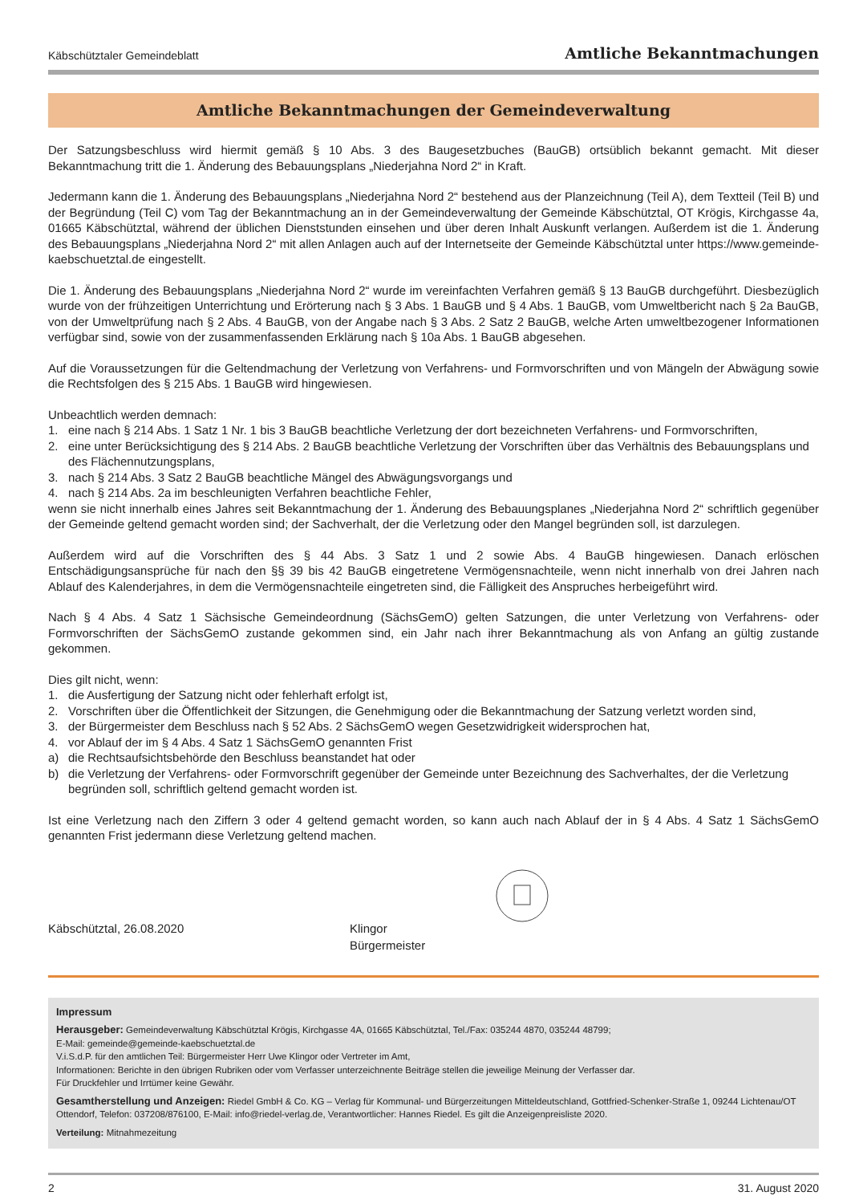Käbschütztaler Gemeindeblatt Amtliche Bekanntmachungen
Amtliche Bekanntmachungen der Gemeindeverwaltung
Der Satzungsbeschluss wird hiermit gemäß § 10 Abs. 3 des Baugesetzbuches (BauGB) ortsüblich bekannt gemacht. Mit dieser Bekanntmachung tritt die 1. Änderung des Bebauungsplans „Niederjahna Nord 2“ in Kraft.
Jedermann kann die 1. Änderung des Bebauungsplans „Niederjahna Nord 2“ bestehend aus der Planzeichnung (Teil A), dem Textteil (Teil B) und der Begründung (Teil C) vom Tag der Bekanntmachung an in der Gemeindeverwaltung der Gemeinde Käbschütztal, OT Krögis, Kirchgasse 4a, 01665 Käbschütztal, während der üblichen Dienststunden einsehen und über deren Inhalt Auskunft verlangen. Außerdem ist die 1. Änderung des Bebauungsplans „Niederjahna Nord 2“ mit allen Anlagen auch auf der Internetseite der Gemeinde Käbschütztal unter https://www.gemeinde-kaebschuetztal.de eingestellt.
Die 1. Änderung des Bebauungsplans „Niederjahna Nord 2“ wurde im vereinfachten Verfahren gemäß § 13 BauGB durchgeführt. Diesbezüglich wurde von der frühzeitigen Unterrichtung und Erörterung nach § 3 Abs. 1 BauGB und § 4 Abs. 1 BauGB, vom Umweltbericht nach § 2a BauGB, von der Umweltprüfung nach § 2 Abs. 4 BauGB, von der Angabe nach § 3 Abs. 2 Satz 2 BauGB, welche Arten umweltbezogener Informationen verfügbar sind, sowie von der zusammenfassenden Erklärung nach § 10a Abs. 1 BauGB abgesehen.
Auf die Voraussetzungen für die Geltendmachung der Verletzung von Verfahrens- und Formvorschriften und von Mängeln der Abwägung sowie die Rechtsfolgen des § 215 Abs. 1 BauGB wird hingewiesen.
Unbeachtlich werden demnach:
1. eine nach § 214 Abs. 1 Satz 1 Nr. 1 bis 3 BauGB beachtliche Verletzung der dort bezeichneten Verfahrens- und Formvorschriften,
2. eine unter Berücksichtigung des § 214 Abs. 2 BauGB beachtliche Verletzung der Vorschriften über das Verhältnis des Bebauungsplans und des Flächennutzungsplans,
3. nach § 214 Abs. 3 Satz 2 BauGB beachtliche Mängel des Abwägungsvorgangs und
4. nach § 214 Abs. 2a im beschleunigten Verfahren beachtliche Fehler,
wenn sie nicht innerhalb eines Jahres seit Bekanntmachung der 1. Änderung des Bebauungsplanes „Niederjahna Nord 2“ schriftlich gegenüber der Gemeinde geltend gemacht worden sind; der Sachverhalt, der die Verletzung oder den Mangel begründen soll, ist darzulegen.
Außerdem wird auf die Vorschriften des § 44 Abs. 3 Satz 1 und 2 sowie Abs. 4 BauGB hingewiesen. Danach erlöschen Entschädigungsansprüche für nach den §§ 39 bis 42 BauGB eingetretene Vermögensnachteile, wenn nicht innerhalb von drei Jahren nach Ablauf des Kalenderjahres, in dem die Vermögensnachteile eingetreten sind, die Fälligkeit des Anspruches herbeigeführt wird.
Nach § 4 Abs. 4 Satz 1 Sächsische Gemeindeordnung (SächsGemO) gelten Satzungen, die unter Verletzung von Verfahrens- oder Formvorschriften der SächsGemO zustande gekommen sind, ein Jahr nach ihrer Bekanntmachung als von Anfang an gültig zustande gekommen.
Dies gilt nicht, wenn:
1. die Ausfertigung der Satzung nicht oder fehlerhaft erfolgt ist,
2. Vorschriften über die Öffentlichkeit der Sitzungen, die Genehmigung oder die Bekanntmachung der Satzung verletzt worden sind,
3. der Bürgermeister dem Beschluss nach § 52 Abs. 2 SächsGemO wegen Gesetzwidrigkeit widersprochen hat,
4. vor Ablauf der im § 4 Abs. 4 Satz 1 SächsGemO genannten Frist
a) die Rechtsaufsichtsbehörde den Beschluss beanstandet hat oder
b) die Verletzung der Verfahrens- oder Formvorschrift gegenüber der Gemeinde unter Bezeichnung des Sachverhaltes, der die Verletzung begründen soll, schriftlich geltend gemacht worden ist.
Ist eine Verletzung nach den Ziffern 3 oder 4 geltend gemacht worden, so kann auch nach Ablauf der in § 4 Abs. 4 Satz 1 SächsGemO genannten Frist jedermann diese Verletzung geltend machen.
Käbschütztal, 26.08.2020 Klingor
Bürgermeister
Impressum
Herausgeber: Gemeindeverwaltung Käbschütztal Krögis, Kirchgasse 4A, 01665 Käbschütztal, Tel./Fax: 035244 4870, 035244 48799;
E-Mail: gemeinde@gemeinde-kaebschuetztal.de
V.i.S.d.P. für den amtlichen Teil: Bürgermeister Herr Uwe Klingor oder Vertreter im Amt,
Informationen: Berichte in den übrigen Rubriken oder vom Verfasser unterzeichnente Beiträge stellen die jeweilige Meinung der Verfasser dar.
Für Druckfehler und Irrtümer keine Gewähr.
Gesamtherstellung und Anzeigen: Riedel GmbH & Co. KG – Verlag für Kommunal- und Bürgerzeitungen Mitteldeutschland, Gottfried-Schenker-Straße 1, 09244 Lichtenau/OT Ottendorf, Telefon: 037208/876100, E-Mail: info@riedel-verlag.de, Verantwortlicher: Hannes Riedel. Es gilt die Anzeigenpreisliste 2020.
Verteilung: Mitnahmezeitung
2 31. August 2020